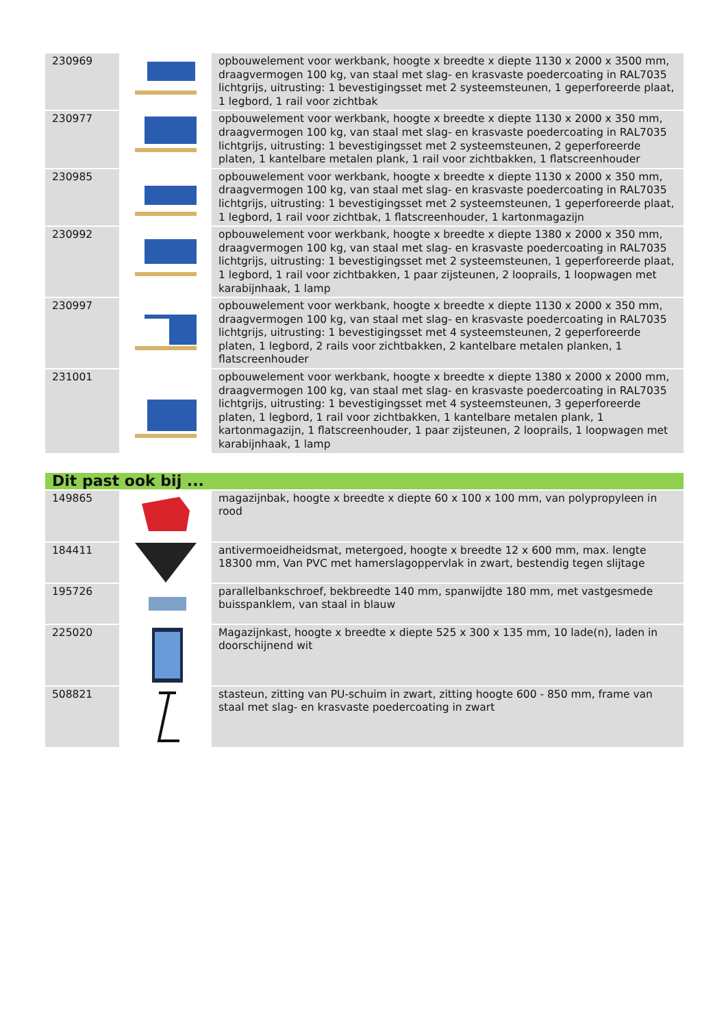| 230969 | | opbouwelement voor werkbank, hoogte x breedte x diepte 1130 x 2000 x 3500 mm, draagvermogen 100 kg, van staal met slag- en krasvaste poedercoating in RAL7035 lichtgrijs, uitrusting: 1 bevestigingsset met 2 systeemsteunen, 1 geperforeerde plaat, 1 legbord, 1 rail voor zichtbak |
| 230977 | | opbouwelement voor werkbank, hoogte x breedte x diepte 1130 x 2000 x 350 mm, draagvermogen 100 kg, van staal met slag- en krasvaste poedercoating in RAL7035 lichtgrijs, uitrusting: 1 bevestigingsset met 2 systeemsteunen, 2 geperforeerde platen, 1 kantelbare metalen plank, 1 rail voor zichtbakken, 1 flatscreenhouder |
| 230985 | | opbouwelement voor werkbank, hoogte x breedte x diepte 1130 x 2000 x 350 mm, draagvermogen 100 kg, van staal met slag- en krasvaste poedercoating in RAL7035 lichtgrijs, uitrusting: 1 bevestigingsset met 2 systeemsteunen, 1 geperforeerde plaat, 1 legbord, 1 rail voor zichtbak, 1 flatscreenhouder, 1 kartonmagazijn |
| 230992 | | opbouwelement voor werkbank, hoogte x breedte x diepte 1380 x 2000 x 350 mm, draagvermogen 100 kg, van staal met slag- en krasvaste poedercoating in RAL7035 lichtgrijs, uitrusting: 1 bevestigingsset met 2 systeemsteunen, 1 geperforeerde plaat, 1 legbord, 1 rail voor zichtbakken, 1 paar zijsteunen, 2 looprails, 1 loopwagen met karabijnhaak, 1 lamp |
| 230997 | | opbouwelement voor werkbank, hoogte x breedte x diepte 1130 x 2000 x 350 mm, draagvermogen 100 kg, van staal met slag- en krasvaste poedercoating in RAL7035 lichtgrijs, uitrusting: 1 bevestigingsset met 4 systeemsteunen, 2 geperforeerde platen, 1 legbord, 2 rails voor zichtbakken, 2 kantelbare metalen planken, 1 flatscreenhouder |
| 231001 | | opbouwelement voor werkbank, hoogte x breedte x diepte 1380 x 2000 x 2000 mm, draagvermogen 100 kg, van staal met slag- en krasvaste poedercoating in RAL7035 lichtgrijs, uitrusting: 1 bevestigingsset met 4 systeemsteunen, 3 geperforeerde platen, 1 legbord, 1 rail voor zichtbakken, 1 kantelbare metalen plank, 1 kartonmagazijn, 1 flatscreenhouder, 1 paar zijsteunen, 2 looprails, 1 loopwagen met karabijnhaak, 1 lamp |
| Dit past ook bij ... | | |
| 149865 | | magazijnbak, hoogte x breedte x diepte 60 x 100 x 100 mm, van polypropyleen in rood |
| 184411 | | antivermoeidheidsmat, metergoed, hoogte x breedte 12 x 600 mm, max. lengte 18300 mm, Van PVC met hamerslagoppervlak in zwart, bestendig tegen slijtage |
| 195726 | | parallelbankschroef, bekbreedte 140 mm, spanwijdte 180 mm, met vastgesmede buisspanklem, van staal in blauw |
| 225020 | | Magazijnkast, hoogte x breedte x diepte 525 x 300 x 135 mm, 10 lade(n), laden in doorschijnend wit |
| 508821 | | stasteun, zitting van PU-schuim in zwart, zitting hoogte 600 - 850 mm, frame van staal met slag- en krasvaste poedercoating in zwart |